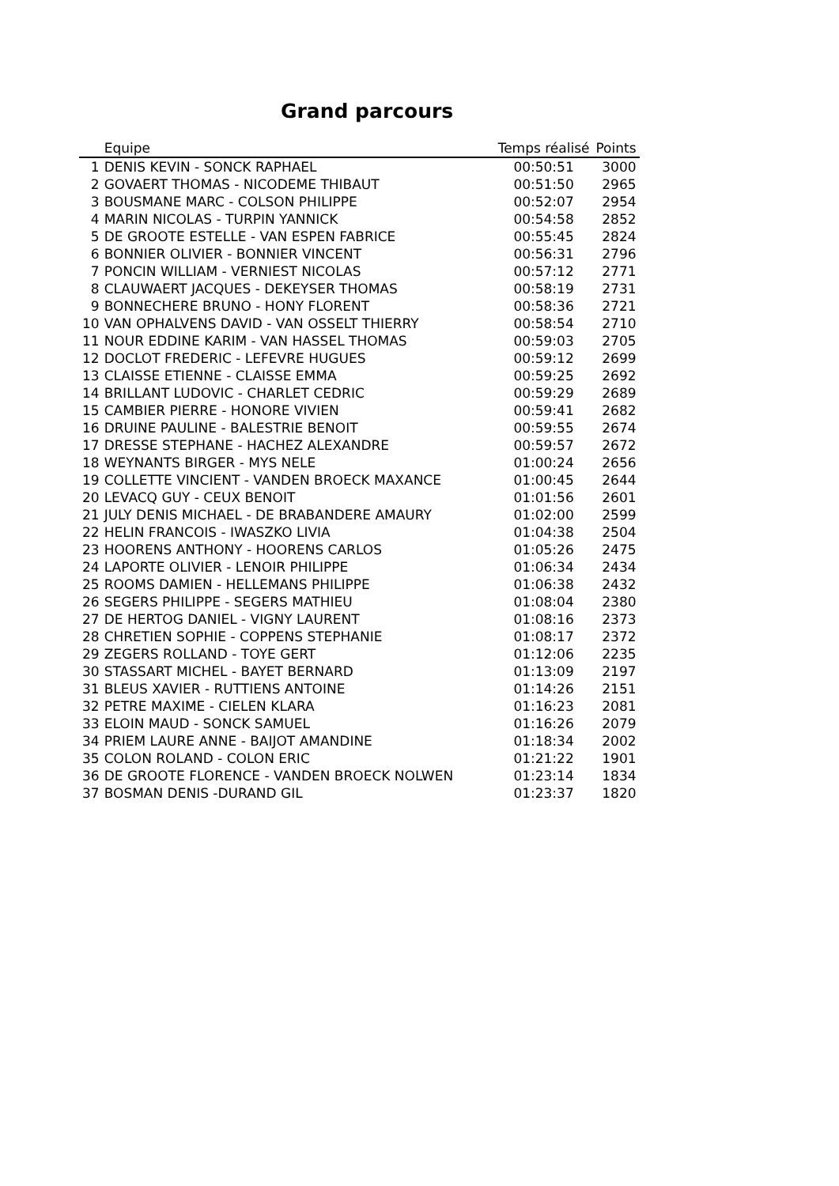Grand parcours
| | Equipe | Temps réalisé | Points |
| --- | --- | --- | --- |
| 1 | DENIS KEVIN - SONCK RAPHAEL | 00:50:51 | 3000 |
| 2 | GOVAERT THOMAS - NICODEME THIBAUT | 00:51:50 | 2965 |
| 3 | BOUSMANE MARC - COLSON PHILIPPE | 00:52:07 | 2954 |
| 4 | MARIN NICOLAS - TURPIN YANNICK | 00:54:58 | 2852 |
| 5 | DE GROOTE ESTELLE - VAN ESPEN FABRICE | 00:55:45 | 2824 |
| 6 | BONNIER OLIVIER - BONNIER VINCENT | 00:56:31 | 2796 |
| 7 | PONCIN WILLIAM - VERNIEST NICOLAS | 00:57:12 | 2771 |
| 8 | CLAUWAERT JACQUES - DEKEYSER THOMAS | 00:58:19 | 2731 |
| 9 | BONNECHERE BRUNO - HONY FLORENT | 00:58:36 | 2721 |
| 10 | VAN OPHALVENS DAVID - VAN OSSELT THIERRY | 00:58:54 | 2710 |
| 11 | NOUR EDDINE KARIM - VAN HASSEL THOMAS | 00:59:03 | 2705 |
| 12 | DOCLOT FREDERIC - LEFEVRE HUGUES | 00:59:12 | 2699 |
| 13 | CLAISSE ETIENNE - CLAISSE EMMA | 00:59:25 | 2692 |
| 14 | BRILLANT LUDOVIC - CHARLET CEDRIC | 00:59:29 | 2689 |
| 15 | CAMBIER PIERRE - HONORE VIVIEN | 00:59:41 | 2682 |
| 16 | DRUINE PAULINE - BALESTRIE BENOIT | 00:59:55 | 2674 |
| 17 | DRESSE STEPHANE - HACHEZ ALEXANDRE | 00:59:57 | 2672 |
| 18 | WEYNANTS BIRGER - MYS NELE | 01:00:24 | 2656 |
| 19 | COLLETTE VINCIENT - VANDEN BROECK MAXANCE | 01:00:45 | 2644 |
| 20 | LEVACQ GUY - CEUX BENOIT | 01:01:56 | 2601 |
| 21 | JULY DENIS MICHAEL - DE BRABANDERE AMAURY | 01:02:00 | 2599 |
| 22 | HELIN FRANCOIS - IWASZKO LIVIA | 01:04:38 | 2504 |
| 23 | HOORENS ANTHONY - HOORENS CARLOS | 01:05:26 | 2475 |
| 24 | LAPORTE OLIVIER - LENOIR PHILIPPE | 01:06:34 | 2434 |
| 25 | ROOMS DAMIEN - HELLEMANS PHILIPPE | 01:06:38 | 2432 |
| 26 | SEGERS PHILIPPE - SEGERS MATHIEU | 01:08:04 | 2380 |
| 27 | DE HERTOG DANIEL - VIGNY LAURENT | 01:08:16 | 2373 |
| 28 | CHRETIEN SOPHIE - COPPENS STEPHANIE | 01:08:17 | 2372 |
| 29 | ZEGERS ROLLAND - TOYE GERT | 01:12:06 | 2235 |
| 30 | STASSART MICHEL - BAYET BERNARD | 01:13:09 | 2197 |
| 31 | BLEUS XAVIER - RUTTIENS ANTOINE | 01:14:26 | 2151 |
| 32 | PETRE MAXIME - CIELEN KLARA | 01:16:23 | 2081 |
| 33 | ELOIN MAUD - SONCK SAMUEL | 01:16:26 | 2079 |
| 34 | PRIEM LAURE ANNE - BAIJOT AMANDINE | 01:18:34 | 2002 |
| 35 | COLON ROLAND - COLON ERIC | 01:21:22 | 1901 |
| 36 | DE GROOTE FLORENCE - VANDEN BROECK NOLWEN | 01:23:14 | 1834 |
| 37 | BOSMAN DENIS -DURAND GIL | 01:23:37 | 1820 |